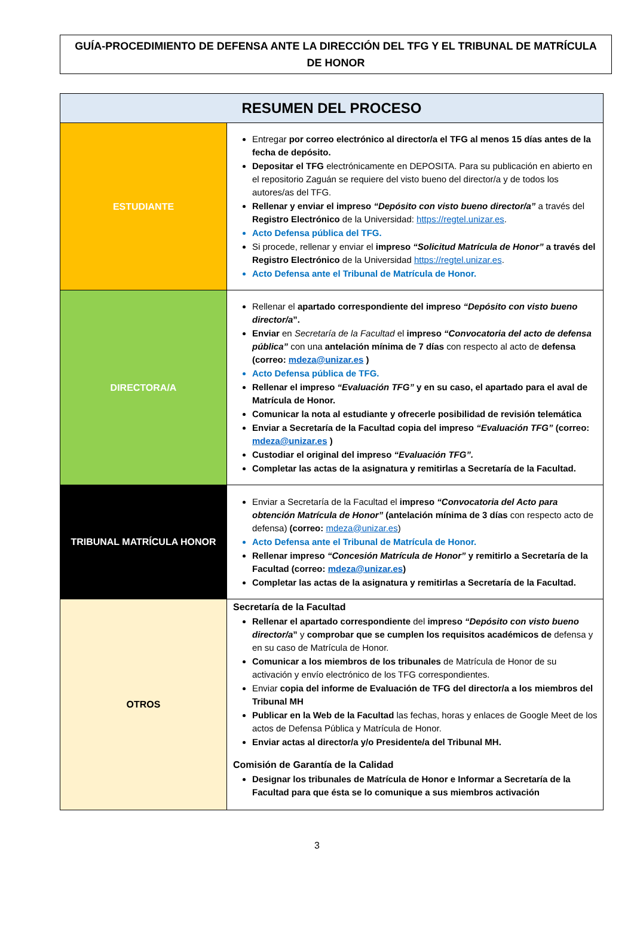GUÍA-PROCEDIMIENTO DE DEFENSA ANTE LA DIRECCIÓN DEL TFG Y EL TRIBUNAL DE MATRÍCULA DE HONOR
| RESUMEN DEL PROCESO | |
| --- | --- |
| ESTUDIANTE | Entregar por correo electrónico al director/a el TFG al menos 15 días antes de la fecha de depósito. Depositar el TFG electrónicamente en DEPOSITA. Para su publicación en abierto en el repositorio Zaguán se requiere del visto bueno del director/a y de todos los autores/as del TFG. Rellenar y enviar el impreso “Depósito con visto bueno director/a” a través del Registro Electrónico de la Universidad: https://regtel.unizar.es . Acto Defensa pública del TFG. Si procede, rellenar y enviar el impreso “Solicitud Matrícula de Honor” a través del Registro Electrónico de la Universidad https://regtel.unizar.es . Acto Defensa ante el Tribunal de Matrícula de Honor. |
| DIRECTORA/A | Rellenar el apartado correspondiente del impreso “Depósito con visto bueno director/a ”. Enviar en Secretaría de la Facultad el impreso “Convocatoria del acto de defensa pública” con una antelación mínima de 7 días con respecto al acto de defensa (correo: mdeza@unizar.es ) Acto Defensa pública de TFG. Rellenar el impreso “Evaluación TFG” y en su caso, el apartado para el aval de Matrícula de Honor. Comunicar la nota al estudiante y ofrecerle posibilidad de revisión telemática Enviar a Secretaría de la Facultad copia del impreso “Evaluación TFG” (correo: mdeza@unizar.es ) Custodiar el original del impreso “Evaluación TFG”. Completar las actas de la asignatura y remitirlas a Secretaría de la Facultad. |
| TRIBUNAL MATRÍCULA HONOR | Enviar a Secretaría de la Facultad el impreso “Convocatoria del Acto para obtención Matrícula de Honor” (antelación mínima de 3 días con respecto acto de defensa) (correo: mdeza@unizar.es ) Acto Defensa ante el Tribunal de Matrícula de Honor. Rellenar impreso “Concesión Matrícula de Honor” y remitirlo a Secretaría de la Facultad (correo: mdeza@unizar.es ) Completar las actas de la asignatura y remitirlas a Secretaría de la Facultad. |
| OTROS | Secretaría de la Facultad Rellenar el apartado correspondiente del impreso “Depósito con visto bueno director/a ” y comprobar que se cumplen los requisitos académicos de defensa y en su caso de Matrícula de Honor. Comunicar a los miembros de los tribunales de Matrícula de Honor de su activación y envío electrónico de los TFG correspondientes. Enviar copia del informe de Evaluación de TFG del director/a a los miembros del Tribunal MH Publicar en la Web de la Facultad las fechas, horas y enlaces de Google Meet de los actos de Defensa Pública y Matrícula de Honor. Enviar actas al director/a y/o Presidente/a del Tribunal MH. Comisión de Garantía de la Calidad Designar los tribunales de Matrícula de Honor e Informar a Secretaría de la Facultad para que ésta se lo comunique a sus miembros activación |
3